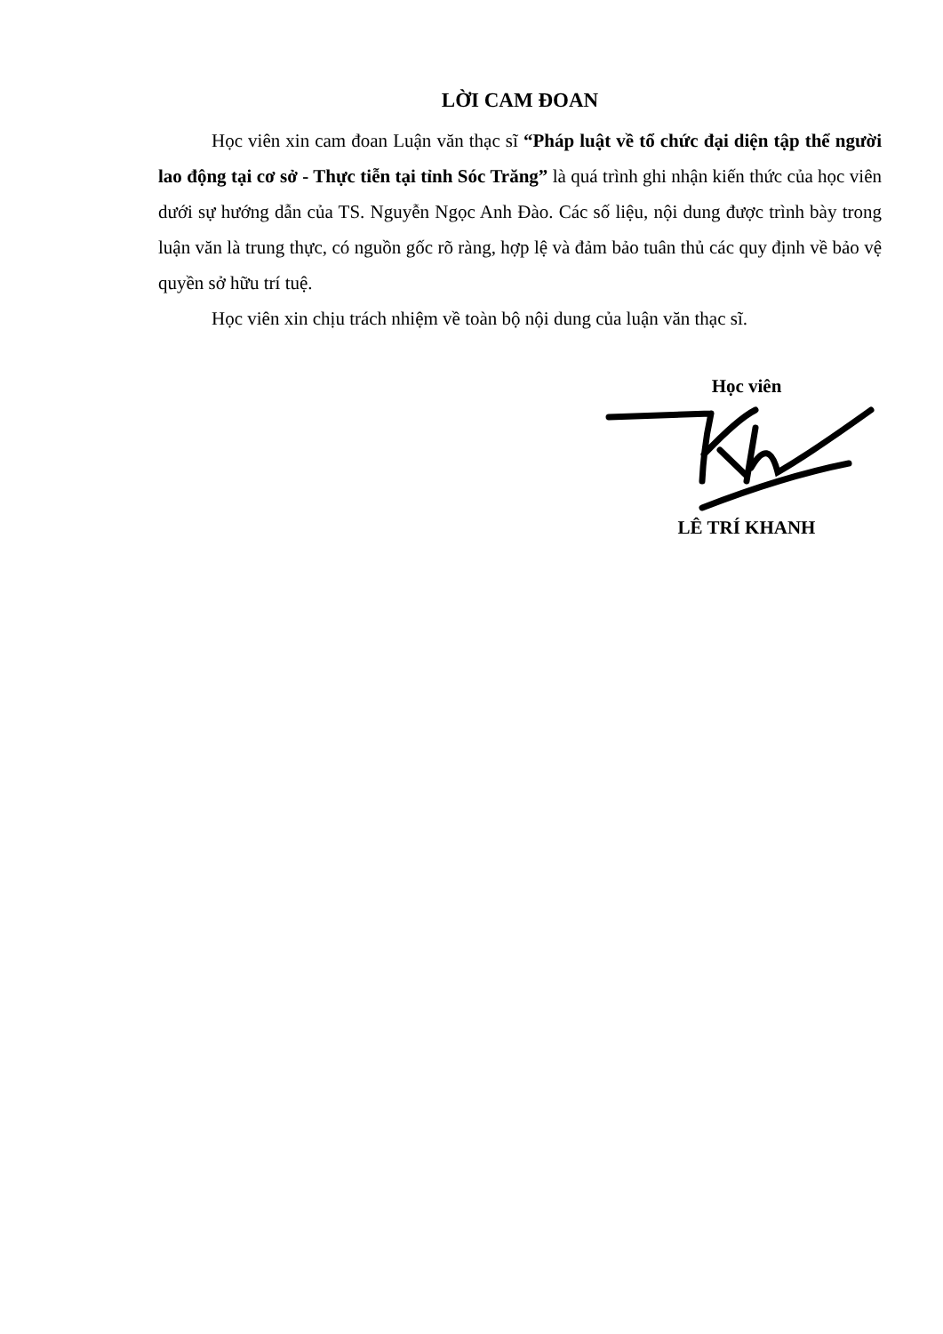LỜI CAM ĐOAN
Học viên xin cam đoan Luận văn thạc sĩ “Pháp luật về tổ chức đại diện tập thể người lao động tại cơ sở - Thực tiễn tại tỉnh Sóc Trăng” là quá trình ghi nhận kiến thức của học viên dưới sự hướng dẫn của TS. Nguyễn Ngọc Anh Đào. Các số liệu, nội dung được trình bày trong luận văn là trung thực, có nguồn gốc rõ ràng, hợp lệ và đảm bảo tuân thủ các quy định về bảo vệ quyền sở hữu trí tuệ.
Học viên xin chịu trách nhiệm về toàn bộ nội dung của luận văn thạc sĩ.
Học viên
LÊ TRÍ KHANH